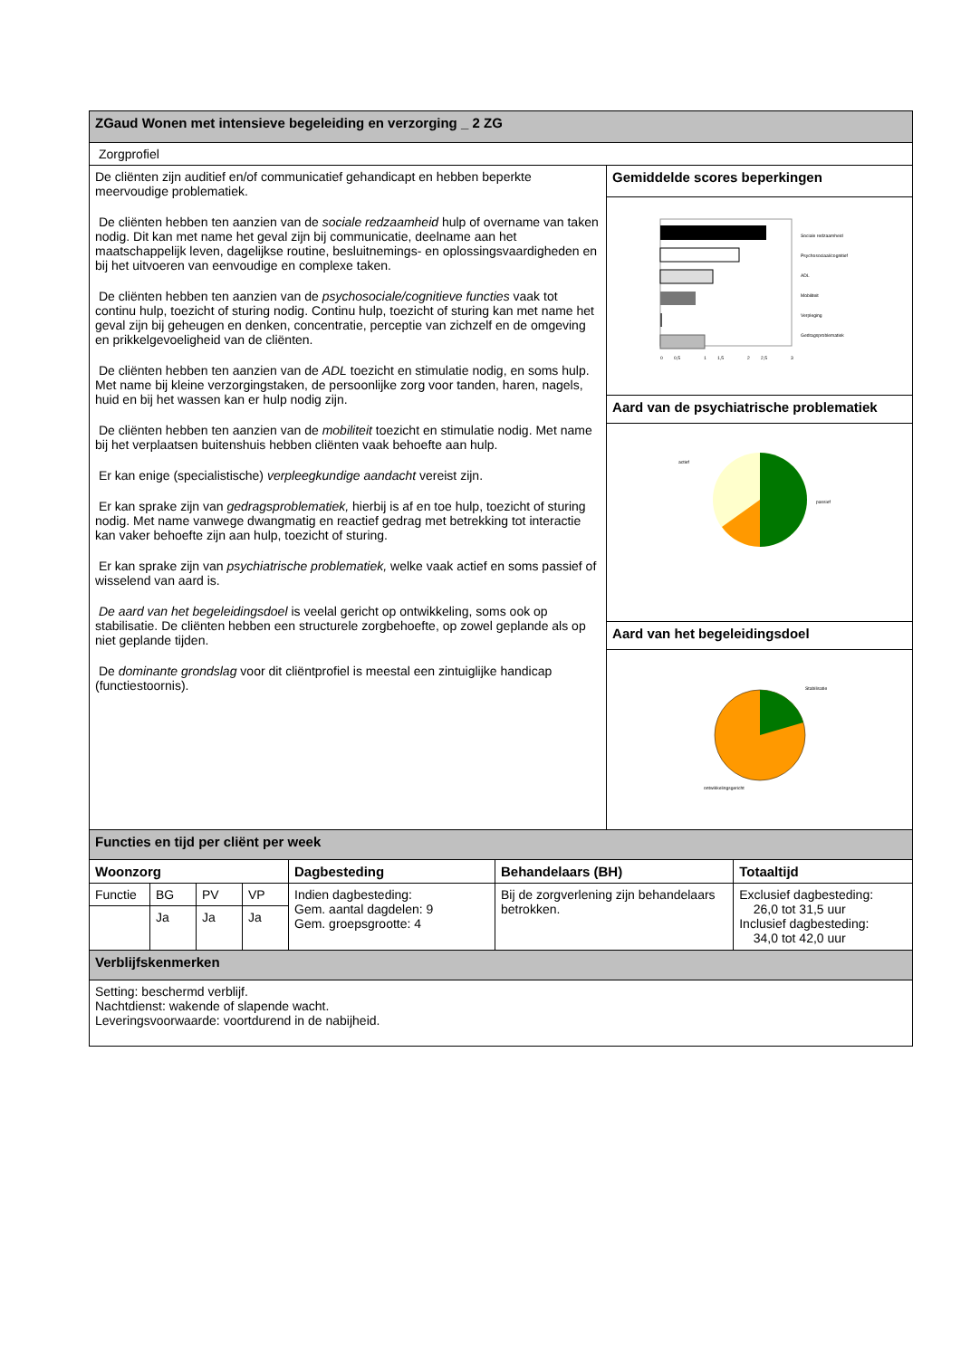| ZGaud Wonen met intensieve begeleiding en verzorging _ 2 ZG | | | | | | | |
| Zorgprofiel | | | | | | | |
| De cliënten zijn auditief en/of communicatief gehandicapt en hebben beperkte meervoudige problematiek. De cliënten hebben ten aanzien van de sociale redzaamheid hulp of overname van taken nodig. Dit kan met name het geval zijn bij communicatie, deelname aan het maatschappelijk leven, dagelijkse routine, besluitnemings- en oplossingsvaardigheden en bij het uitvoeren van eenvoudige en complexe taken. De cliënten hebben ten aanzien van de psychosociale/cognitieve functies vaak tot continu hulp, toezicht of sturing nodig. Continu hulp, toezicht of sturing kan met name het geval zijn bij geheugen en denken, concentratie, perceptie van zichzelf en de omgeving en prikkelgevoeligheid van de cliënten. De cliënten hebben ten aanzien van de ADL toezicht en stimulatie nodig, en soms hulp. Met name bij kleine verzorgingstaken, de persoonlijke zorg voor tanden, haren, nagels, huid en bij het wassen kan er hulp nodig zijn. De cliënten hebben ten aanzien van de mobiliteit toezicht en stimulatie nodig. Met name bij het verplaatsen buitenshuis hebben cliënten vaak behoefte aan hulp. Er kan enige (specialistische) verpleegkundige aandacht vereist zijn. Er kan sprake zijn van gedragsproblematiek, hierbij is af en toe hulp, toezicht of sturing nodig. Met name vanwege dwangmatig en reactief gedrag met betrekking tot interactie kan vaker behoefte zijn aan hulp, toezicht of sturing. Er kan sprake zijn van psychiatrische problematiek, welke vaak actief en soms passief of wisselend van aard is. De aard van het begeleidingsdoel is veelal gericht op ontwikkeling, soms ook op stabilisatie. De cliënten hebben een structurele zorgbehoefte, op zowel geplande als op niet geplande tijden. De dominante grondslag voor dit cliëntprofiel is meestal een zintuiglijke handicap (functiestoornis). | | | | | | Gemiddelde scores beperkingen | |
| | | | | | | Sociale redzaamheid Psychosociaal/cognitief ADL Mobiliteit Verpleging Gedragsproblematiek 0 0,5 1 1,5 2 2,5 3 | |
| | | | | | | Aard van de psychiatrische problematiek | |
| | | | | | | actief passief | |
| | | | | | | Aard van het begeleidingsdoel | |
| | | | | | | Stabilisatie ontwikkelingsgericht | |
| Functies en tijd per cliënt per week | | | | | | | |
| Woonzorg | | | | Dagbesteding | Behandelaars (BH) | | Totaaltijd |
| Functie | BG | PV | VP | Indien dagbesteding: Gem. aantal dagdelen: 9 Gem. groepsgrootte: 4 | Bij de zorgverlening zijn behandelaars betrokken. | | Exclusief dagbesteding: 26,0 tot 31,5 uur Inclusief dagbesteding: 34,0 tot 42,0 uur |
| | Ja | Ja | Ja | | | | |
| Verblijfskenmerken | | | | | | | |
| Setting: beschermd verblijf. Nachtdienst: wakende of slapende wacht. Leveringsvoorwaarde: voortdurend in de nabijheid. | | | | | | | |